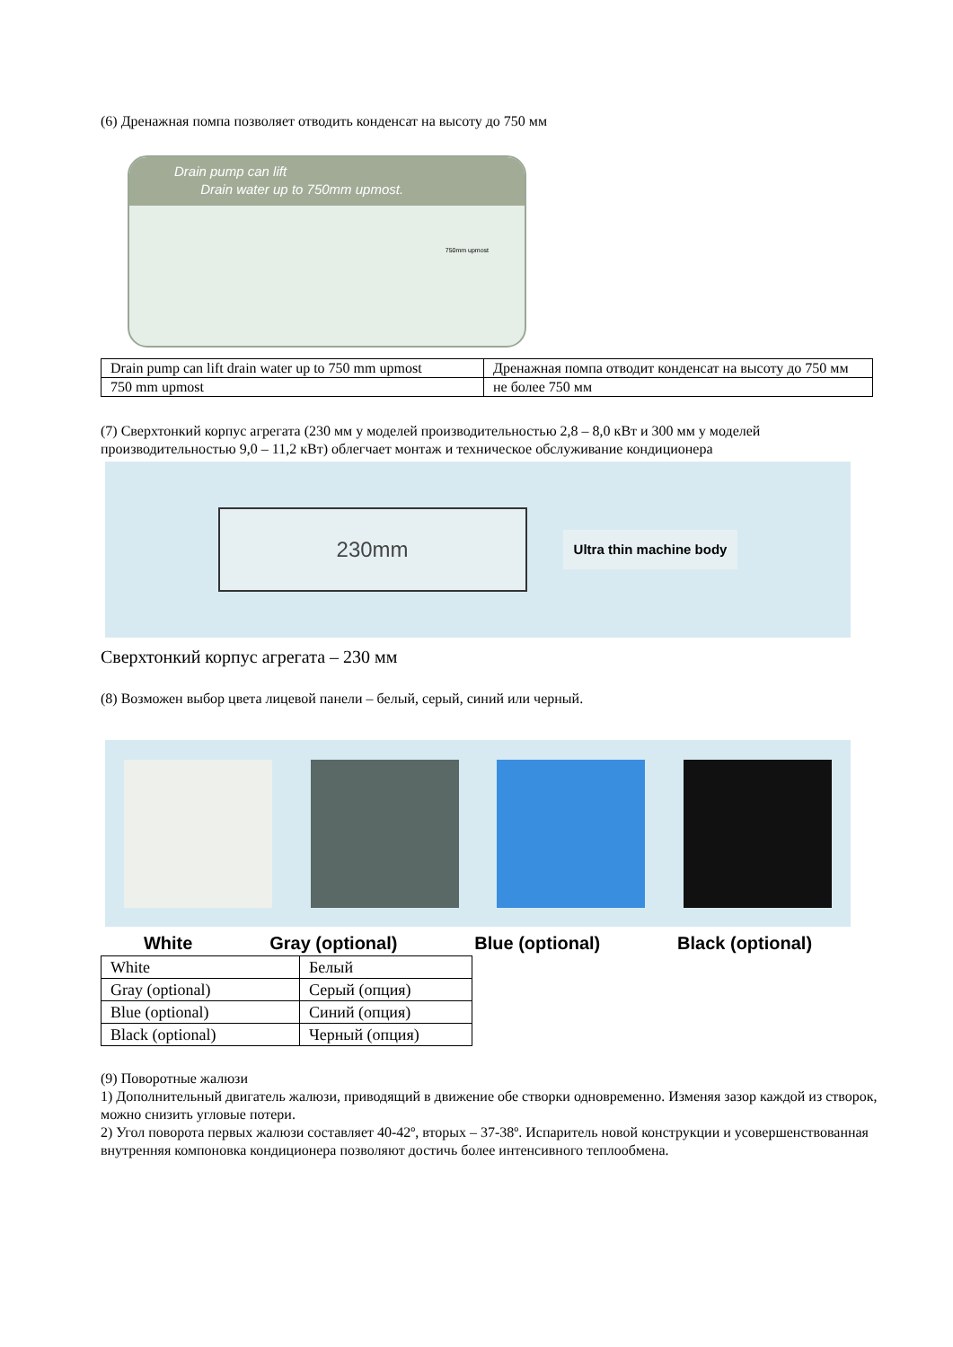(6) Дренажная помпа позволяет отводить конденсат на высоту до 750 мм
Drain pump can lift
Drain water up to 750mm upmost.
750mm upmost
| Drain pump can lift drain water up to 750 mm upmost | Дренажная помпа отводит конденсат на высоту до 750 мм |
| 750 mm upmost | не более 750 мм |
(7) Сверхтонкий корпус агрегата (230 мм у моделей производительностью 2,8 – 8,0 кВт и 300 мм у моделей производительностью 9,0 – 11,2 кВт) облегчает монтаж и техническое обслуживание кондиционера
230mm
Ultra thin machine body
Сверхтонкий корпус агрегата – 230 мм
(8) Возможен выбор цвета лицевой панели – белый, серый, синий или черный.
White Gray (optional) Blue (optional) Black (optional)
| White | Белый |
| Gray (optional) | Серый (опция) |
| Blue (optional) | Синий (опция) |
| Black (optional) | Черный (опция) |
(9) Поворотные жалюзи
1) Дополнительный двигатель жалюзи, приводящий в движение обе створки одновременно. Изменяя зазор каждой из створок, можно снизить угловые потери.
2) Угол поворота первых жалюзи составляет 40-42º, вторых – 37-38º. Испаритель новой конструкции и усовершенствованная внутренняя компоновка кондиционера позволяют достичь более интенсивного теплообмена.